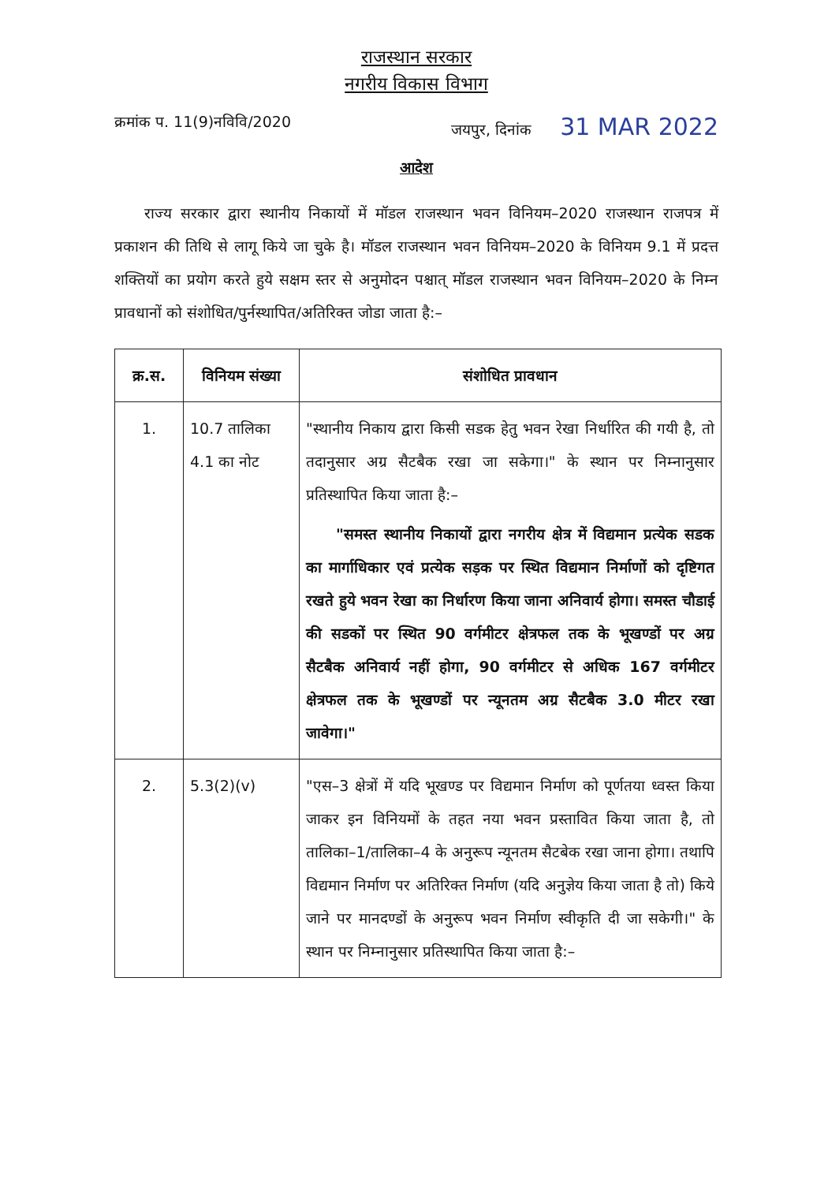राजस्थान सरकार
नगरीय विकास विभाग
क्रमांक प. 11(9)नविवि/2020 जयपुर, दिनांक 31 MAR 2022
आदेश
राज्य सरकार द्वारा स्थानीय निकायों में मॉडल राजस्थान भवन विनियम–2020 राजस्थान राजपत्र में प्रकाशन की तिथि से लागू किये जा चुके है। मॉडल राजस्थान भवन विनियम–2020 के विनियम 9.1 में प्रदत्त शक्तियों का प्रयोग करते हुये सक्षम स्तर से अनुमोदन पश्चात् मॉडल राजस्थान भवन विनियम–2020 के निम्न प्रावधानों को संशोधित/पुर्नस्थापित/अतिरिक्त जोडा जाता है:–
| क्र.स. | विनियम संख्या | संशोधित प्रावधान |
| --- | --- | --- |
| 1. | 10.7 तालिका 4.1 का नोट | "स्थानीय निकाय द्वारा किसी सडक हेतु भवन रेखा निर्धारित की गयी है, तो तदानुसार अग्र सैटबैक रखा जा सकेगा।" के स्थान पर निम्नानुसार प्रतिस्थापित किया जाता है:– "समस्त स्थानीय निकायों द्वारा नगरीय क्षेत्र में विद्यमान प्रत्येक सडक का मार्गाधिकार एवं प्रत्येक सड़क पर स्थित विद्यमान निर्माणों को दृष्टिगत रखते हुये भवन रेखा का निर्धारण किया जाना अनिवार्य होगा। समस्त चौडाई की सडकों पर स्थित 90 वर्गमीटर क्षेत्रफल तक के भूखण्डों पर अग्र सैटबैक अनिवार्य नहीं होगा, 90 वर्गमीटर से अधिक 167 वर्गमीटर क्षेत्रफल तक के भूखण्डों पर न्यूनतम अग्र सैटबैक 3.0 मीटर रखा जावेगा।" |
| 2. | 5.3(2)(v) | "एस–3 क्षेत्रों में यदि भूखण्ड पर विद्यमान निर्माण को पूर्णतया ध्वस्त किया जाकर इन विनियमों के तहत नया भवन प्रस्तावित किया जाता है, तो तालिका–1/तालिका–4 के अनुरूप न्यूनतम सैटबेक रखा जाना होगा। तथापि विद्यमान निर्माण पर अतिरिक्त निर्माण (यदि अनुज्ञेय किया जाता है तो) किये जाने पर मानदण्डों के अनुरूप भवन निर्माण स्वीकृति दी जा सकेगी।" के स्थान पर निम्नानुसार प्रतिस्थापित किया जाता है:– |